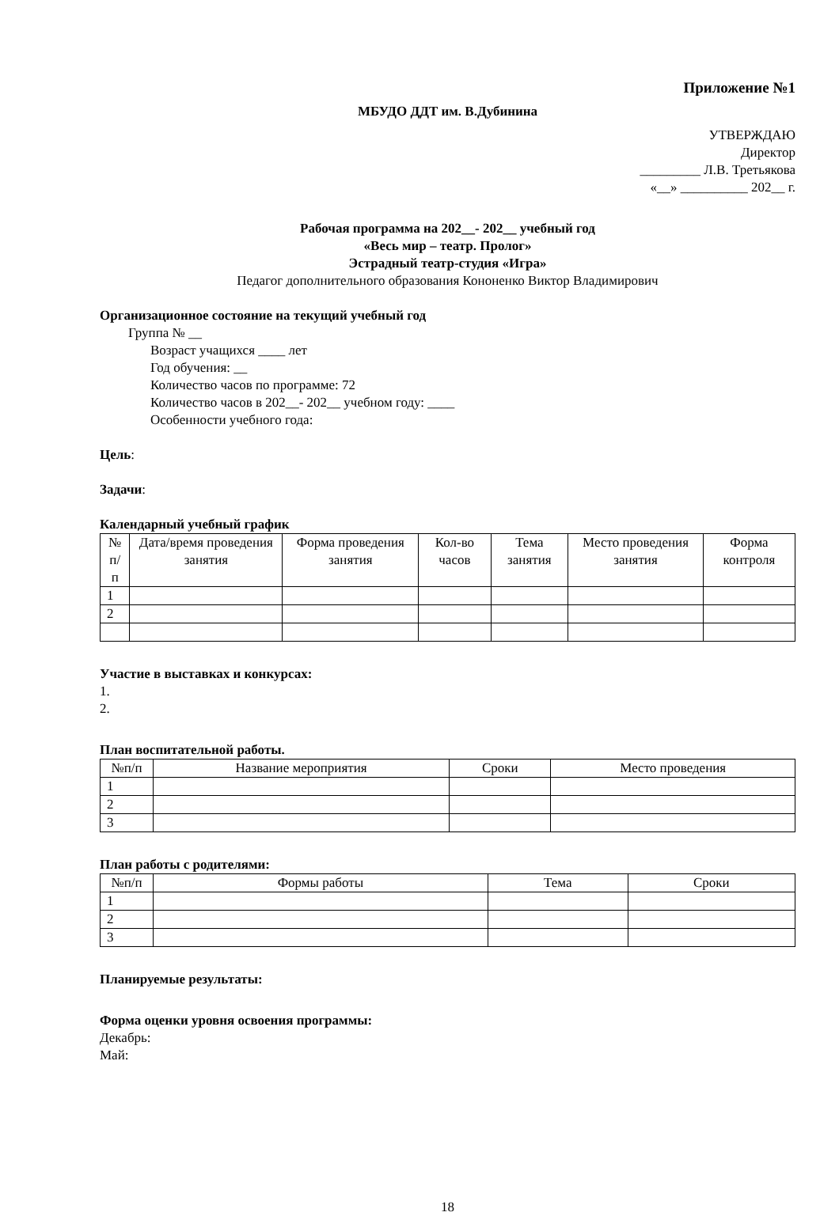Приложение №1
МБУДО ДДТ им. В.Дубинина
УТВЕРЖДАЮ
Директор
_________ Л.В. Третьякова
«__» __________ 202__ г.
Рабочая программа на 202__- 202__ учебный год
«Весь мир – театр. Пролог»
Эстрадный театр-студия «Игра»
Педагог дополнительного образования Кононенко Виктор Владимирович
Организационное состояние на текущий учебный год
Группа № __
Возраст учащихся ____ лет
Год обучения: __
Количество часов по программе: 72
Количество часов в 202__- 202__ учебном году: ____
Особенности учебного года:
Цель:
Задачи:
Календарный учебный график
| № п/п | Дата/время проведения занятия | Форма проведения занятия | Кол-во часов | Тема занятия | Место проведения занятия | Форма контроля |
| --- | --- | --- | --- | --- | --- | --- |
| 1 | | | | | | |
| 2 | | | | | | |
Участие в выставках и конкурсах:
1.
2.
План воспитательной работы.
| №п/п | Название мероприятия | Сроки | Место проведения |
| --- | --- | --- | --- |
| 1 | | | |
| 2 | | | |
| 3 | | | |
План работы с родителями:
| №п/п | Формы работы | Тема | Сроки |
| --- | --- | --- | --- |
| 1 | | | |
| 2 | | | |
| 3 | | | |
Планируемые результаты:
Форма оценки уровня освоения программы:
Декабрь:
Май:
18